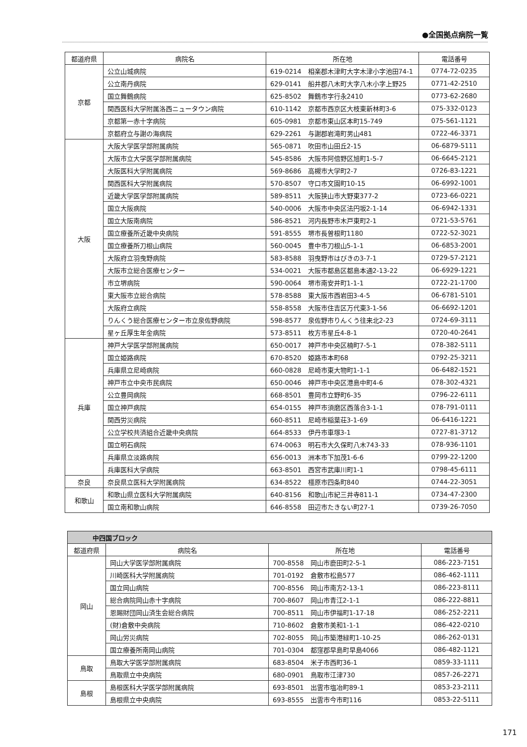●全国拠点病院一覧
| 都道府県 | 病院名 | 所在地 | 電話番号 |
| --- | --- | --- | --- |
| 京都 | 公立山城病院 | 619-0214 相楽郡木津町大字木津小字池田74-1 | 0774-72-0235 |
| | 公立南丹病院 | 629-0141 船井郡八木町大字八木小字上野25 | 0771-42-2510 |
| | 国立舞鶴病院 | 625-8502 舞鶴市字行永2410 | 0773-62-2680 |
| | 関西医科大学附属洛西ニュータウン病院 | 610-1142 京都市西京区大枝東新林町3-6 | 075-332-0123 |
| | 京都第一赤十字病院 | 605-0981 京都市東山区本町15-749 | 075-561-1121 |
| | 京都府立与謝の海病院 | 629-2261 与謝郡岩滝町男山481 | 0722-46-3371 |
| 大阪 | 大阪大学医学部附属病院 | 565-0871 吹田市山田丘2-15 | 06-6879-5111 |
| | 大阪市立大学医学部附属病院 | 545-8586 大阪市阿倍野区旭町1-5-7 | 06-6645-2121 |
| | 大阪医科大学附属病院 | 569-8686 高槻市大学町2-7 | 0726-83-1221 |
| | 関西医科大学附属病院 | 570-8507 守口市文園町10-15 | 06-6992-1001 |
| | 近畿大学医学部附属病院 | 589-8511 大阪狭山市大野東377-2 | 0723-66-0221 |
| | 国立大阪病院 | 540-0006 大阪市中央区法円坂2-1-14 | 06-6942-1331 |
| | 国立大阪南病院 | 586-8521 河内長野市木戸東町2-1 | 0721-53-5761 |
| | 国立療養所近畿中央病院 | 591-8555 堺市長曽根町1180 | 0722-52-3021 |
| | 国立療養所刀根山病院 | 560-0045 豊中市刀根山5-1-1 | 06-6853-2001 |
| | 大阪府立羽曳野病院 | 583-8588 羽曳野市はびきの3-7-1 | 0729-57-2121 |
| | 大阪市立総合医療センター | 534-0021 大阪市都島区都島本通2-13-22 | 06-6929-1221 |
| | 市立堺病院 | 590-0064 堺市南安井町1-1-1 | 0722-21-1700 |
| | 東大阪市立総合病院 | 578-8588 東大阪市西岩田3-4-5 | 06-6781-5101 |
| | 大阪府立病院 | 558-8558 大阪市住吉区万代東3-1-56 | 06-6692-1201 |
| | りんくう総合医療センター市立泉佐野病院 | 598-8577 泉佐野市りんくう往来北2-23 | 0724-69-3111 |
| | 星ヶ丘厚生年金病院 | 573-8511 枚方市星丘4-8-1 | 0720-40-2641 |
| 兵庫 | 神戸大学医学部附属病院 | 650-0017 神戸市中央区楠町7-5-1 | 078-382-5111 |
| | 国立姫路病院 | 670-8520 姫路市本町68 | 0792-25-3211 |
| | 兵庫県立尼崎病院 | 660-0828 尼崎市東大物町1-1-1 | 06-6482-1521 |
| | 神戸市立中央市民病院 | 650-0046 神戸市中央区港島中町4-6 | 078-302-4321 |
| | 公立豊岡病院 | 668-8501 豊岡市立野町6-35 | 0796-22-6111 |
| | 国立神戸病院 | 654-0155 神戸市須磨区西落合3-1-1 | 078-791-0111 |
| | 関西労災病院 | 660-8511 尼崎市稲葉荘3-1-69 | 06-6416-1221 |
| | 公立学校共済組合近畿中央病院 | 664-8533 伊丹市車塚3-1 | 0727-81-3712 |
| | 国立明石病院 | 674-0063 明石市大久保町八木743-33 | 078-936-1101 |
| | 兵庫県立淡路病院 | 656-0013 洲本市下加茂1-6-6 | 0799-22-1200 |
| | 兵庫医科大学病院 | 663-8501 西宮市武庫川町1-1 | 0798-45-6111 |
| 奈良 | 奈良県立医科大学附属病院 | 634-8522 橿原市四条町840 | 0744-22-3051 |
| 和歌山 | 和歌山県立医科大学附属病院 | 640-8156 和歌山市紀三井寺811-1 | 0734-47-2300 |
| | 国立南和歌山病院 | 646-8558 田辺市たきない町27-1 | 0739-26-7050 |
| 中四国ブロック | | | |
| --- | --- | --- | --- |
| 都道府県 | 病院名 | 所在地 | 電話番号 |
| 岡山 | 岡山大学医学部附属病院 | 700-8558 岡山市鹿田町2-5-1 | 086-223-7151 |
| | 川崎医科大学附属病院 | 701-0192 倉敷市松島577 | 086-462-1111 |
| | 国立岡山病院 | 700-8556 岡山市南方2-13-1 | 086-223-8111 |
| | 総合病院岡山赤十字病院 | 700-8607 岡山市青江2-1-1 | 086-222-8811 |
| | 恩賜財団岡山済生会総合病院 | 700-8511 岡山市伊福町1-17-18 | 086-252-2211 |
| | (財)倉敷中央病院 | 710-8602 倉敷市美和1-1-1 | 086-422-0210 |
| | 岡山労災病院 | 702-8055 岡山市築港緑町1-10-25 | 086-262-0131 |
| | 国立療養所南岡山病院 | 701-0304 都窪郡早島町早島4066 | 086-482-1121 |
| 鳥取 | 鳥取大学医学部附属病院 | 683-8504 米子市西町36-1 | 0859-33-1111 |
| | 鳥取県立中央病院 | 680-0901 鳥取市江津730 | 0857-26-2271 |
| 島根 | 島根医科大学医学部附属病院 | 693-8501 出雲市塩冶町89-1 | 0853-23-2111 |
| | 島根県立中央病院 | 693-8555 出雲市今市町116 | 0853-22-5111 |
171